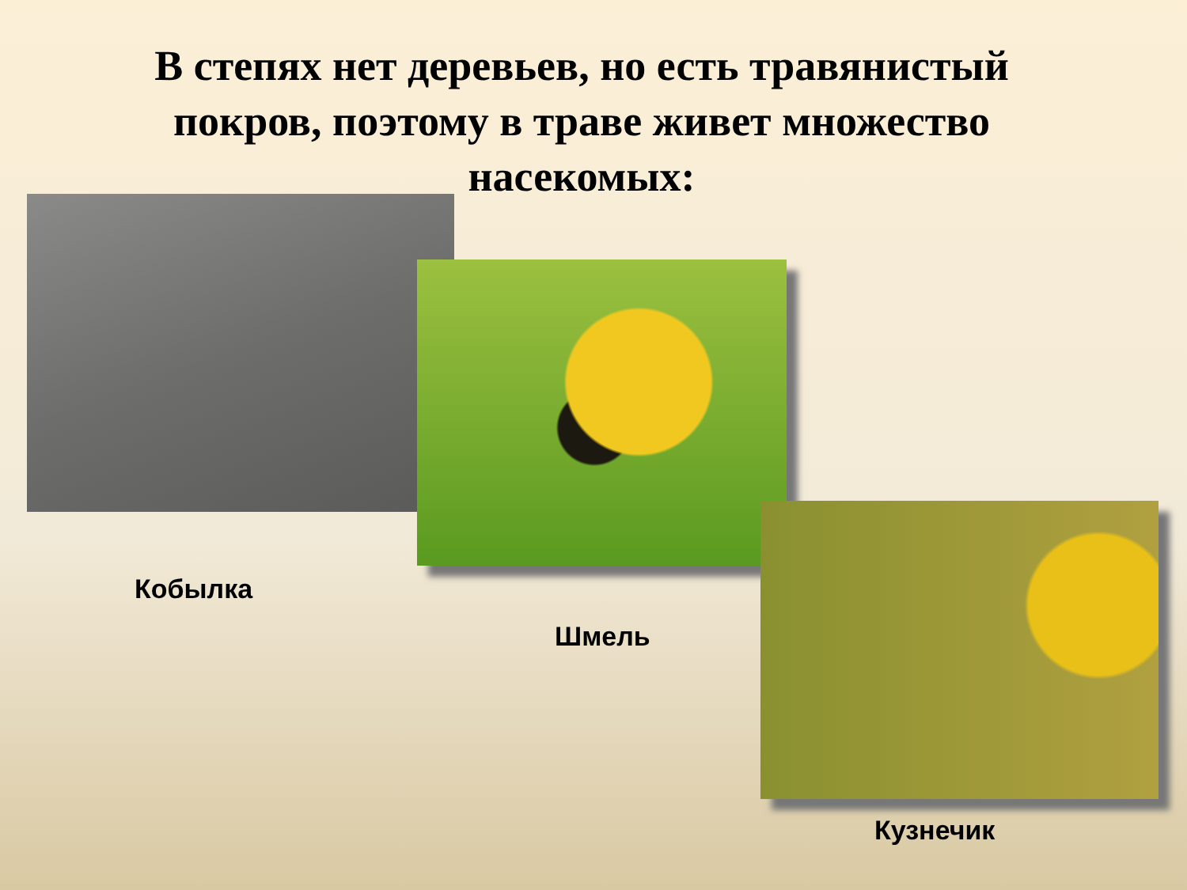В степях нет деревьев, но есть травянистый покров, поэтому в траве живет множество насекомых:
Кобылка
Шмель
Кузнечик